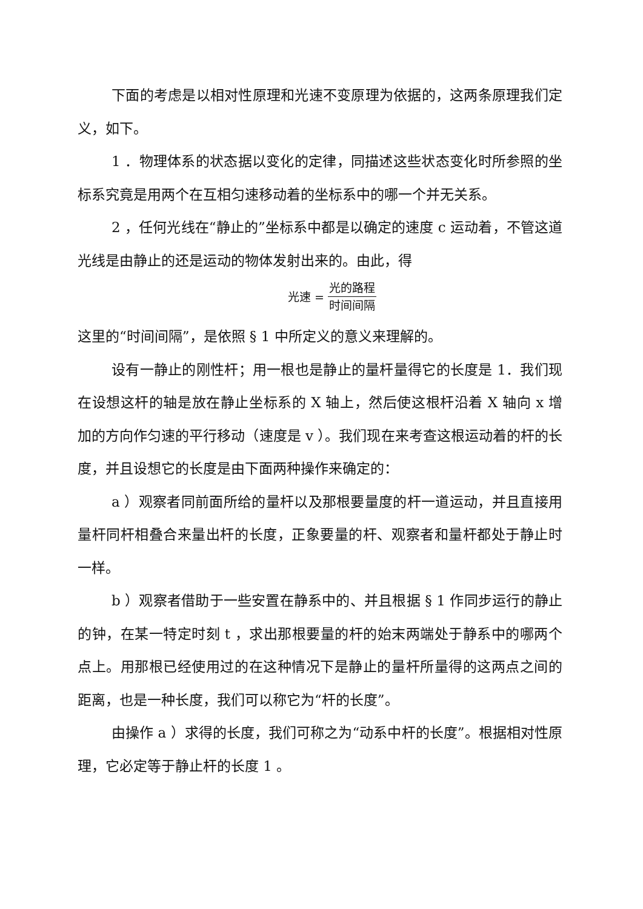下面的考虑是以相对性原理和光速不变原理为依据的，这两条原理我们定义，如下。
1 ．物理体系的状态据以变化的定律，同描述这些状态变化时所参照的坐标系究竟是用两个在互相匀速移动着的坐标系中的哪一个并无关系。
2 ，任何光线在“静止的”坐标系中都是以确定的速度 c 运动着，不管这道光线是由静止的还是运动的物体发射出来的。由此，得
光速 = 光的路程 时间间隔
这里的“时间间隔”，是依照 § 1 中所定义的意义来理解的。
设有一静止的刚性杆；用一根也是静止的量杆量得它的长度是 1．我们现在设想这杆的轴是放在静止坐标系的 X 轴上，然后使这根杆沿着 X 轴向 x 增加的方向作匀速的平行移动（速度是 v ）。我们现在来考查这根运动着的杆的长度，并且设想它的长度是由下面两种操作来确定的：
a ）观察者同前面所给的量杆以及那根要量度的杆一道运动，并且直接用量杆同杆相叠合来量出杆的长度，正象要量的杆、观察者和量杆都处于静止时一样。
b ）观察者借助于一些安置在静系中的、并且根据 § 1 作同步运行的静止的钟，在某一特定时刻 t ，求出那根要量的杆的始末两端处于静系中的哪两个点上。用那根已经使用过的在这种情况下是静止的量杆所量得的这两点之间的距离，也是一种长度，我们可以称它为“杆的长度”。
由操作 a ）求得的长度，我们可称之为“动系中杆的长度”。根据相对性原理，它必定等于静止杆的长度 1 。